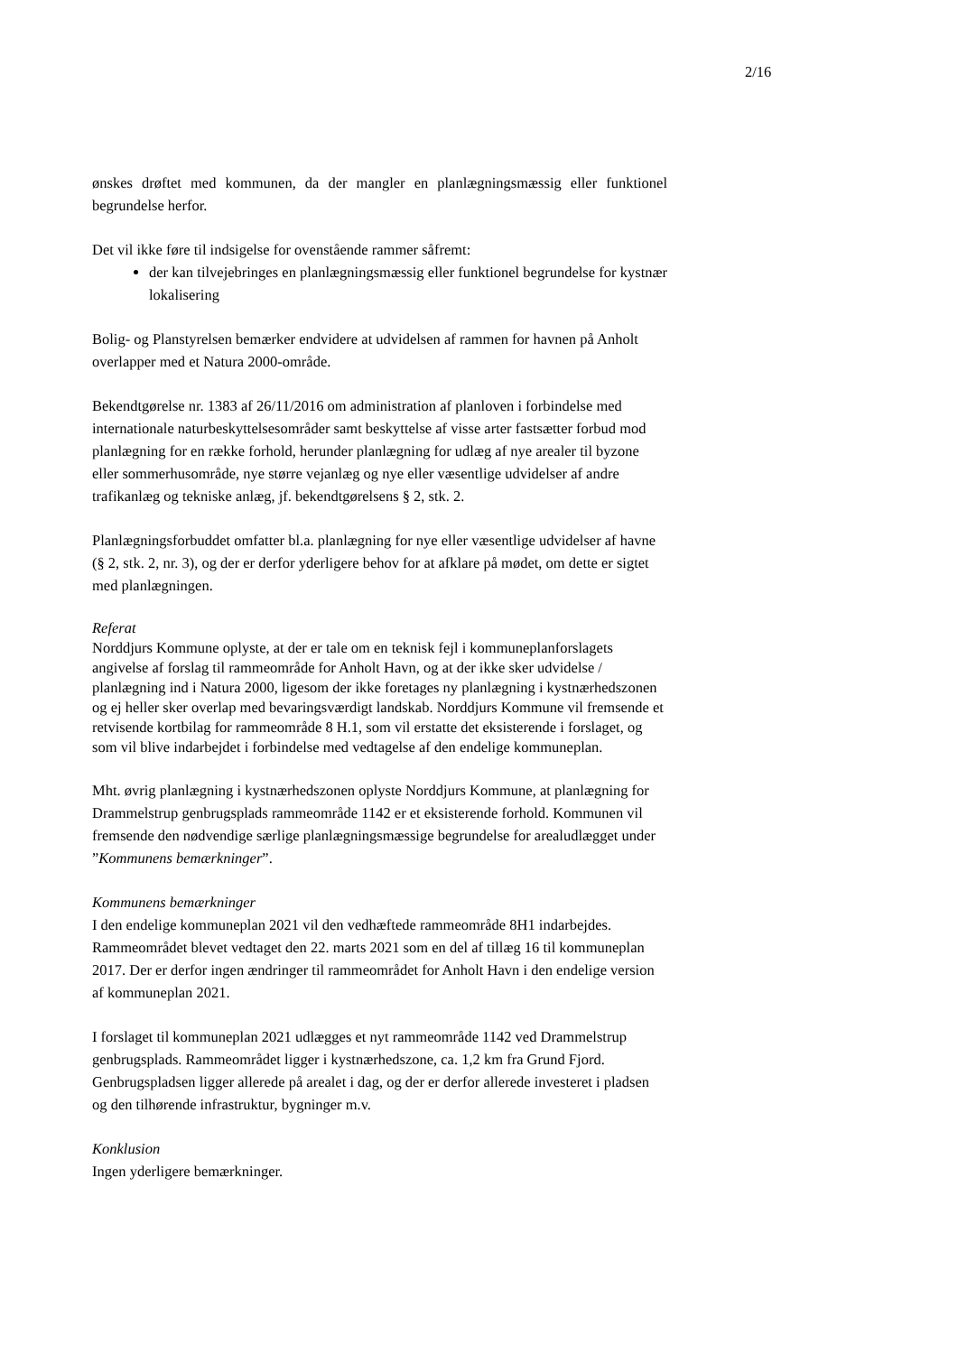2/16
ønskes drøftet med kommunen, da der mangler en planlægningsmæssig eller funktionel begrundelse herfor.
Det vil ikke føre til indsigelse for ovenstående rammer såfremt:
der kan tilvejebringes en planlægningsmæssig eller funktionel begrundelse for kystnær lokalisering
Bolig- og Planstyrelsen bemærker endvidere at udvidelsen af rammen for havnen på Anholt overlapper med et Natura 2000-område.
Bekendtgørelse nr. 1383 af 26/11/2016 om administration af planloven i forbindelse med internationale naturbeskyttelsesområder samt beskyttelse af visse arter fastsætter forbud mod planlægning for en række forhold, herunder planlægning for udlæg af nye arealer til byzone eller sommerhusområde, nye større vejanlæg og nye eller væsentlige udvidelser af andre trafikanlæg og tekniske anlæg, jf. bekendtgørelsens § 2, stk. 2.
Planlægningsforbuddet omfatter bl.a. planlægning for nye eller væsentlige udvidelser af havne (§ 2, stk. 2, nr. 3), og der er derfor yderligere behov for at afklare på mødet, om dette er sigtet med planlægningen.
Referat
Norddjurs Kommune oplyste, at der er tale om en teknisk fejl i kommuneplanforslagets angivelse af forslag til rammeområde for Anholt Havn, og at der ikke sker udvidelse / planlægning ind i Natura 2000, ligesom der ikke foretages ny planlægning i kystnærhedszonen og ej heller sker overlap med bevaringsværdigt landskab. Norddjurs Kommune vil fremsende et retvisende kortbilag for rammeområde 8 H.1, som vil erstatte det eksisterende i forslaget, og som vil blive indarbejdet i forbindelse med vedtagelse af den endelige kommuneplan.
Mht. øvrig planlægning i kystnærhedszonen oplyste Norddjurs Kommune, at planlægning for Drammelstrup genbrugsplads rammeområde 1142 er et eksisterende forhold. Kommunen vil fremsende den nødvendige særlige planlægningsmæssige begrundelse for arealudlægget under ”Kommunens bemærkninger”.
Kommunens bemærkninger
I den endelige kommuneplan 2021 vil den vedhæftede rammeområde 8H1 indarbejdes. Rammeområdet blevet vedtaget den 22. marts 2021 som en del af tillæg 16 til kommuneplan 2017. Der er derfor ingen ændringer til rammeområdet for Anholt Havn i den endelige version af kommuneplan 2021.
I forslaget til kommuneplan 2021 udlægges et nyt rammeområde 1142 ved Drammelstrup genbrugsplads. Rammeområdet ligger i kystnærhedszone, ca. 1,2 km fra Grund Fjord. Genbrugspladsen ligger allerede på arealet i dag, og der er derfor allerede investeret i pladsen og den tilhørende infrastruktur, bygninger m.v.
Konklusion
Ingen yderligere bemærkninger.